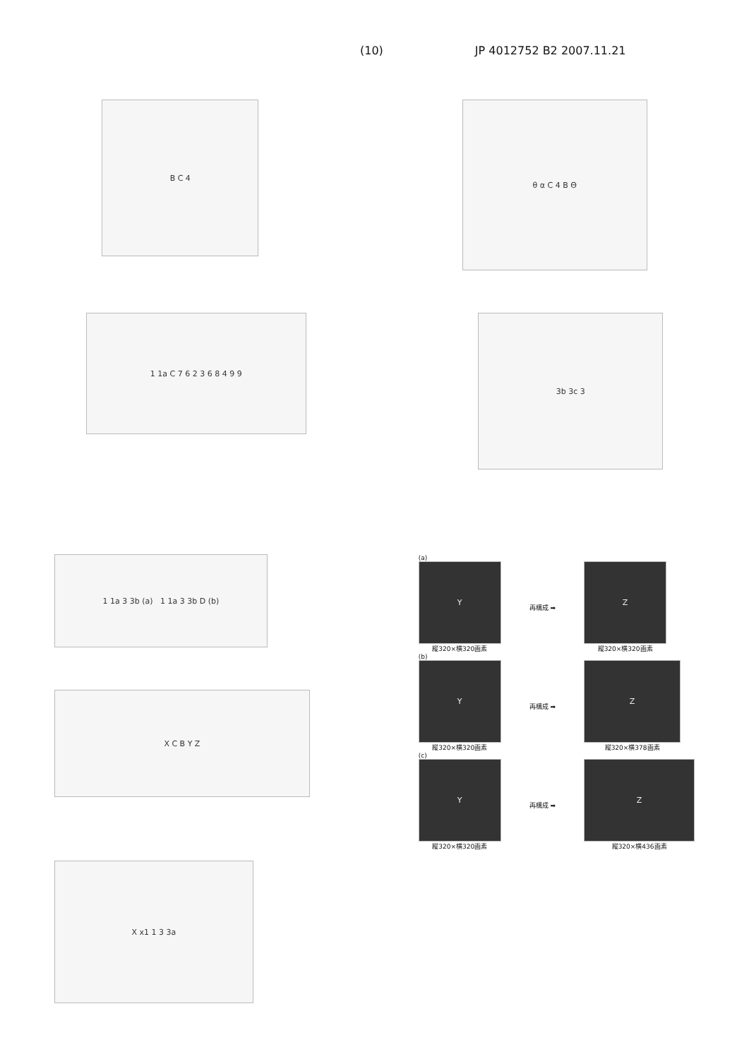(10) JP 4012752 B2 2007.11.21
B C 4
θ α C 4 B Θ
1 1a C 7 6 2 3 6 8 4 9 9
3b 3c 3
1 1a 3 3b (a) 1 1a 3 3b D (b)
X C B Y Z
X x1 1 3 3a
(a)
Y
縦320×横320画素
再構成 ➡
Z
縦320×横320画素
(b)
Y
縦320×横320画素
再構成 ➡
Z
縦320×横378画素
(c)
Y
縦320×横320画素
再構成 ➡
Z
縦320×横436画素